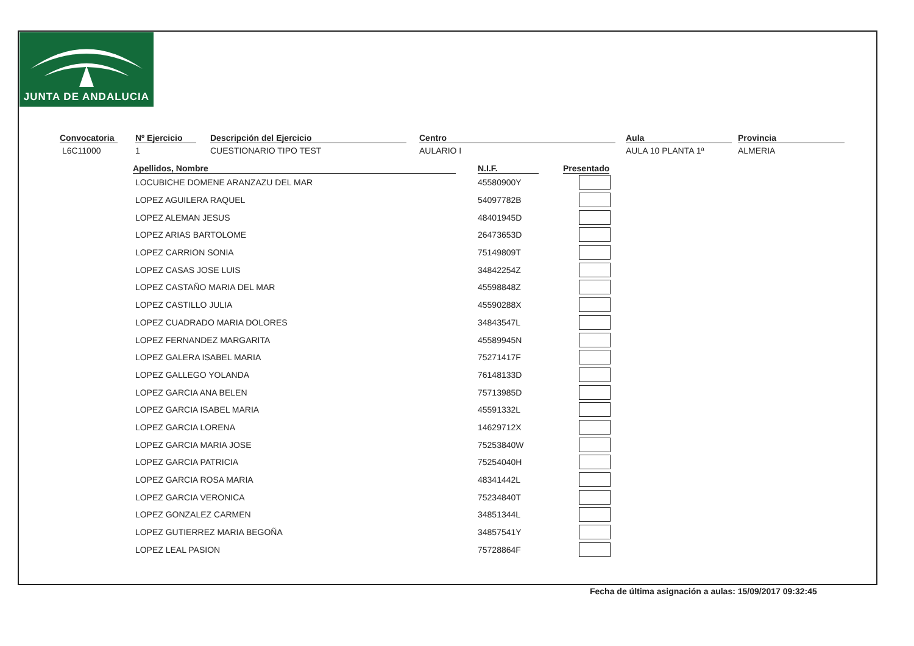JUNTA DE ANDALUCIA
Convocatoria
L6C11000
Nº Ejercicio
1
Descripción del Ejercicio
CUESTIONARIO TIPO TEST
Centro
AULARIO I
Aula
AULA 10 PLANTA 1ª
Provincia
ALMERIA
| Apellidos, Nombre | N.I.F. | Presentado |
| --- | --- | --- |
| LOCUBICHE DOMENE ARANZAZU DEL MAR | 45580900Y | |
| LOPEZ AGUILERA RAQUEL | 54097782B | |
| LOPEZ ALEMAN JESUS | 48401945D | |
| LOPEZ ARIAS BARTOLOME | 26473653D | |
| LOPEZ CARRION SONIA | 75149809T | |
| LOPEZ CASAS JOSE LUIS | 34842254Z | |
| LOPEZ CASTAÑO MARIA DEL MAR | 45598848Z | |
| LOPEZ CASTILLO JULIA | 45590288X | |
| LOPEZ CUADRADO MARIA DOLORES | 34843547L | |
| LOPEZ FERNANDEZ MARGARITA | 45589945N | |
| LOPEZ GALERA ISABEL MARIA | 75271417F | |
| LOPEZ GALLEGO YOLANDA | 76148133D | |
| LOPEZ GARCIA ANA BELEN | 75713985D | |
| LOPEZ GARCIA ISABEL MARIA | 45591332L | |
| LOPEZ GARCIA LORENA | 14629712X | |
| LOPEZ GARCIA MARIA JOSE | 75253840W | |
| LOPEZ GARCIA PATRICIA | 75254040H | |
| LOPEZ GARCIA ROSA MARIA | 48341442L | |
| LOPEZ GARCIA VERONICA | 75234840T | |
| LOPEZ GONZALEZ CARMEN | 34851344L | |
| LOPEZ GUTIERREZ MARIA BEGOÑA | 34857541Y | |
| LOPEZ LEAL PASION | 75728864F | |
Fecha de última asignación a aulas: 15/09/2017 09:32:45